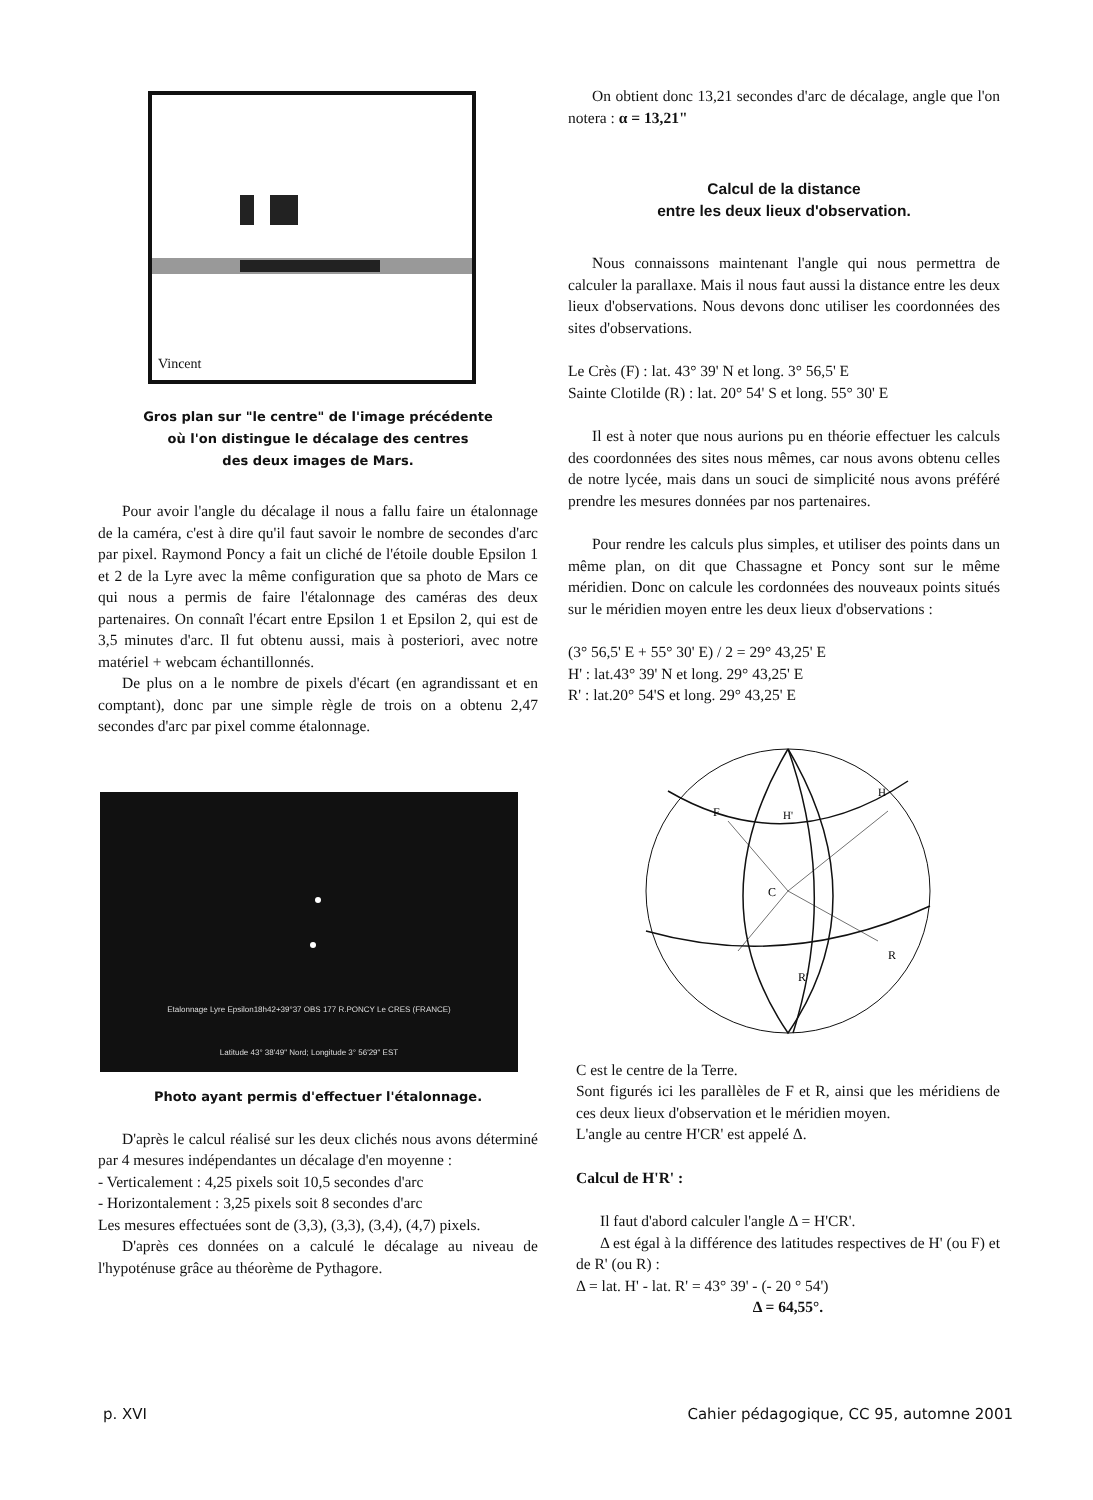Vincent
Gros plan sur "le centre" de l'image précédente
où l'on distingue le décalage des centres
des deux images de Mars.
Pour avoir l'angle du décalage il nous a fallu faire un étalonnage de la caméra, c'est à dire qu'il faut savoir le nombre de secondes d'arc par pixel. Raymond Poncy a fait un cliché de l'étoile double Epsilon 1 et 2 de la Lyre avec la même configuration que sa photo de Mars ce qui nous a permis de faire l'étalonnage des caméras des deux partenaires. On connaît l'écart entre Epsilon 1 et Epsilon 2, qui est de 3,5 minutes d'arc. Il fut obtenu aussi, mais à posteriori, avec notre matériel + webcam échantillonnés.
De plus on a le nombre de pixels d'écart (en agrandissant et en comptant), donc par une simple règle de trois on a obtenu 2,47 secondes d'arc par pixel comme étalonnage.
Etalonnage Lyre Epsilon18h42+39°37 OBS 177 R.PONCY Le CRES (FRANCE)
Latitude 43° 38'49" Nord; Longitude 3° 56'29" EST
Photo ayant permis d'effectuer l'étalonnage.
D'après le calcul réalisé sur les deux clichés nous avons déterminé par 4 mesures indépendantes un décalage d'en moyenne :
- Verticalement : 4,25 pixels soit 10,5 secondes d'arc
- Horizontalement : 3,25 pixels soit 8 secondes d'arc
Les mesures effectuées sont de (3,3), (3,3), (3,4), (4,7) pixels.
D'après ces données on a calculé le décalage au niveau de l'hypoténuse grâce au théorème de Pythagore.
On obtient donc 13,21 secondes d'arc de décalage, angle que l'on notera : α = 13,21"
Calcul de la distance
entre les deux lieux d'observation.
Nous connaissons maintenant l'angle qui nous permettra de calculer la parallaxe. Mais il nous faut aussi la distance entre les deux lieux d'observations. Nous devons donc utiliser les coordonnées des sites d'observations.
Le Crès (F) : lat. 43° 39' N et long. 3° 56,5' E
Sainte Clotilde (R) : lat. 20° 54' S et long. 55° 30' E
Il est à noter que nous aurions pu en théorie effectuer les calculs des coordonnées des sites nous mêmes, car nous avons obtenu celles de notre lycée, mais dans un souci de simplicité nous avons préféré prendre les mesures données par nos partenaires.
Pour rendre les calculs plus simples, et utiliser des points dans un même plan, on dit que Chassagne et Poncy sont sur le même méridien. Donc on calcule les cordonnées des nouveaux points situés sur le méridien moyen entre les deux lieux d'observations :
(3° 56,5' E + 55° 30' E) / 2 = 29° 43,25' E
H' : lat.43° 39' N et long. 29° 43,25' E
R' : lat.20° 54'S et long. 29° 43,25' E
F
H'
H
C
R
R'
C est le centre de la Terre.
Sont figurés ici les parallèles de F et R, ainsi que les méridiens de ces deux lieux d'observation et le méridien moyen.
L'angle au centre H'CR' est appelé Δ.
Calcul de H'R' :
Il faut d'abord calculer l'angle Δ = H'CR'.
Δ est égal à la différence des latitudes respectives de H' (ou F) et de R' (ou R) :
Δ = lat. H' - lat. R' = 43° 39' - (- 20 ° 54')
Δ = 64,55°.
p. XVI Cahier pédagogique, CC 95, automne 2001